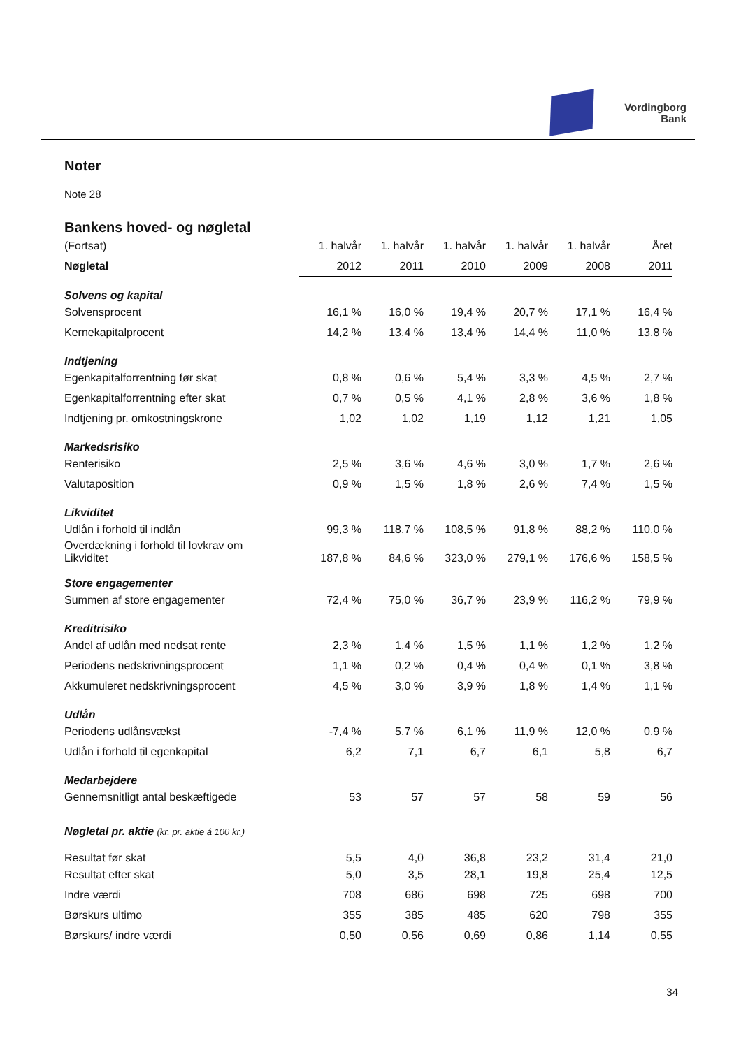Vordingborg
Bank
Noter
Note 28
Bankens hoved- og nøgletal
| (Fortsat) | 1. halvår | 1. halvår | 1. halvår | 1. halvår | 1. halvår | Året |
| --- | --- | --- | --- | --- | --- | --- |
| Nøgletal | 2012 | 2011 | 2010 | 2009 | 2008 | 2011 |
| Solvens og kapital | | | | | | |
| Solvensprocent | 16,1 % | 16,0 % | 19,4 % | 20,7 % | 17,1 % | 16,4 % |
| Kernekapitalprocent | 14,2 % | 13,4 % | 13,4 % | 14,4 % | 11,0 % | 13,8 % |
| Indtjening | | | | | | |
| Egenkapitalforrentning før skat | 0,8 % | 0,6 % | 5,4 % | 3,3 % | 4,5 % | 2,7 % |
| Egenkapitalforrentning efter skat | 0,7 % | 0,5 % | 4,1 % | 2,8 % | 3,6 % | 1,8 % |
| Indtjening pr. omkostningskrone | 1,02 | 1,02 | 1,19 | 1,12 | 1,21 | 1,05 |
| Markedsrisiko | | | | | | |
| Renterisiko | 2,5 % | 3,6 % | 4,6 % | 3,0 % | 1,7 % | 2,6 % |
| Valutaposition | 0,9 % | 1,5 % | 1,8 % | 2,6 % | 7,4 % | 1,5 % |
| Likviditet | | | | | | |
| Udlån i forhold til indlån | 99,3 % | 118,7 % | 108,5 % | 91,8 % | 88,2 % | 110,0 % |
| Overdækning i forhold til lovkrav om Likviditet | 187,8 % | 84,6 % | 323,0 % | 279,1 % | 176,6 % | 158,5 % |
| Store engagementer | | | | | | |
| Summen af store engagementer | 72,4 % | 75,0 % | 36,7 % | 23,9 % | 116,2 % | 79,9 % |
| Kreditrisiko | | | | | | |
| Andel af udlån med nedsat rente | 2,3 % | 1,4 % | 1,5 % | 1,1 % | 1,2 % | 1,2 % |
| Periodens nedskrivningsprocent | 1,1 % | 0,2 % | 0,4 % | 0,4 % | 0,1 % | 3,8 % |
| Akkumuleret nedskrivningsprocent | 4,5 % | 3,0 % | 3,9 % | 1,8 % | 1,4 % | 1,1 % |
| Udlån | | | | | | |
| Periodens udlånsvækst | -7,4 % | 5,7 % | 6,1 % | 11,9 % | 12,0 % | 0,9 % |
| Udlån i forhold til egenkapital | 6,2 | 7,1 | 6,7 | 6,1 | 5,8 | 6,7 |
| Medarbejdere | | | | | | |
| Gennemsnitligt antal beskæftigede | 53 | 57 | 57 | 58 | 59 | 56 |
| Nøgletal pr. aktie (kr. pr. aktie á 100 kr.) | | | | | | |
| Resultat før skat | 5,5 | 4,0 | 36,8 | 23,2 | 31,4 | 21,0 |
| Resultat efter skat | 5,0 | 3,5 | 28,1 | 19,8 | 25,4 | 12,5 |
| Indre værdi | 708 | 686 | 698 | 725 | 698 | 700 |
| Børskurs ultimo | 355 | 385 | 485 | 620 | 798 | 355 |
| Børskurs/ indre værdi | 0,50 | 0,56 | 0,69 | 0,86 | 1,14 | 0,55 |
34